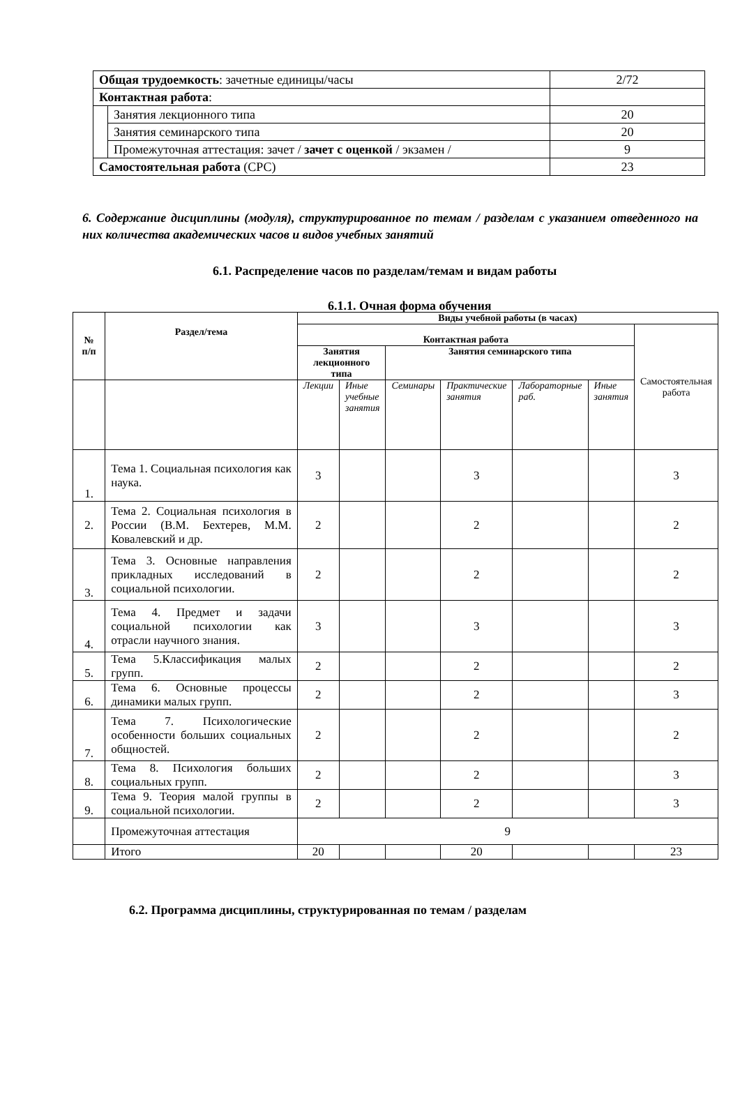| Общая трудоемкость : зачетные единицы/часы | | 2/72 |
| Контактная работа : | | |
| | Занятия лекционного типа | 20 |
| | Занятия семинарского типа | 20 |
| | Промежуточная аттестация: зачет / зачет с оценкой / экзамен / | 9 |
| Самостоятельная работа (СРС) | | 23 |
6. Содержание дисциплины (модуля), структурированное по темам / разделам с указанием отведенного на них количества академических часов и видов учебных занятий
6.1. Распределение часов по разделам/темам и видам работы
6.1.1. Очная форма обучения
| № п/п | Раздел/тема | Виды учебной работы (в часах) | | | | | | |
| --- | --- | --- | --- | --- | --- | --- | --- | --- |
| | | Контактная работа | | | | | | Самостоятельная работа |
| | | Занятия лекционного типа | | Занятия семинарского типа | | | | |
| | | Лекции | Иные учебные занятия | Семинары | Практические занятия | Лабораторные раб. | Иные занятия | |
| 1. | Тема 1. Социальная психология как наука. | 3 | | | 3 | | | 3 |
| 2. | Тема 2. Социальная психология в России (В.М. Бехтерев, М.М. Ковалевский и др. | 2 | | | 2 | | | 2 |
| 3. | Тема 3. Основные направления прикладных исследований в социальной психологии. | 2 | | | 2 | | | 2 |
| 4. | Тема 4. Предмет и задачи социальной психологии как отрасли научного знания. | 3 | | | 3 | | | 3 |
| 5. | Тема 5.Классификация малых групп. | 2 | | | 2 | | | 2 |
| 6. | Тема 6. Основные процессы динамики малых групп. | 2 | | | 2 | | | 3 |
| 7. | Тема 7. Психологические особенности больших социальных общностей. | 2 | | | 2 | | | 2 |
| 8. | Тема 8. Психология больших социальных групп. | 2 | | | 2 | | | 3 |
| 9. | Тема 9. Теория малой группы в социальной психологии. | 2 | | | 2 | | | 3 |
| | Промежуточная аттестация | 9 | | | | | | |
| | Итого | 20 | | | 20 | | | 23 |
6.2. Программа дисциплины, структурированная по темам / разделам